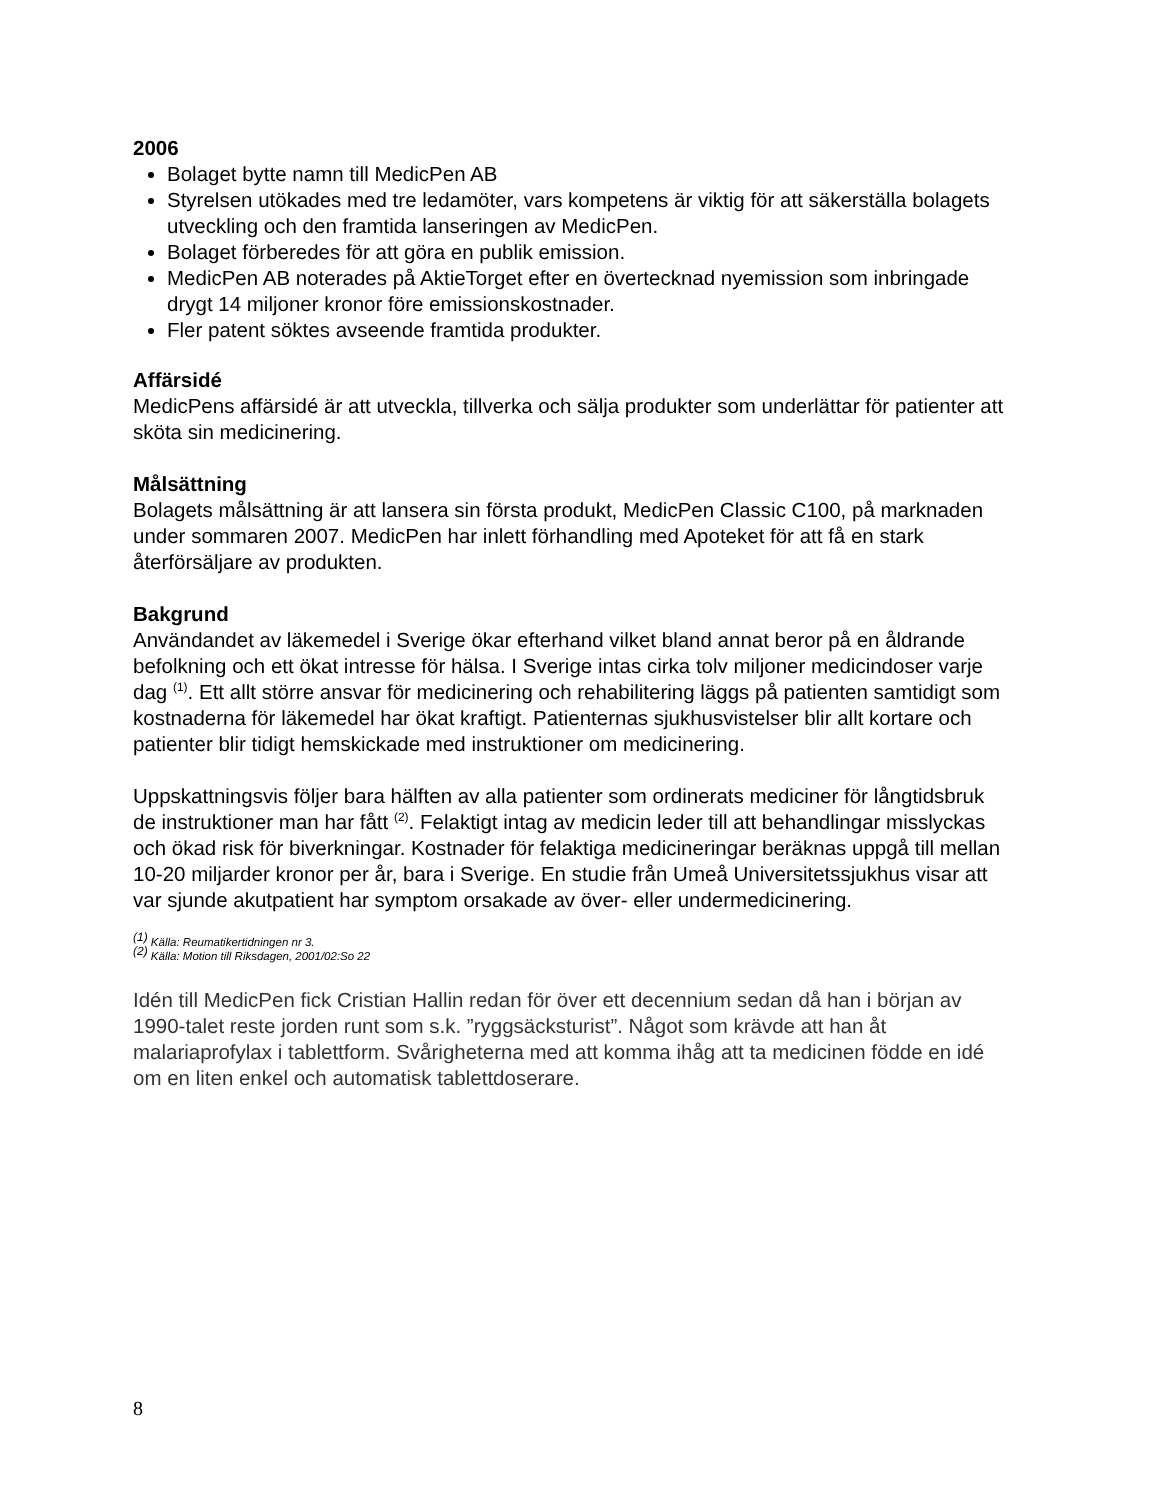2006
Bolaget bytte namn till MedicPen AB
Styrelsen utökades med tre ledamöter, vars kompetens är viktig för att säkerställa bolagets utveckling och den framtida lanseringen av MedicPen.
Bolaget förberedes för att göra en publik emission.
MedicPen AB noterades på AktieTorget efter en övertecknad nyemission som inbringade drygt 14 miljoner kronor före emissionskostnader.
Fler patent söktes avseende framtida produkter.
Affärsidé
MedicPens affärsidé är att utveckla, tillverka och sälja produkter som underlättar för patienter att sköta sin medicinering.
Målsättning
Bolagets målsättning är att lansera sin första produkt, MedicPen Classic C100, på marknaden under sommaren 2007. MedicPen har inlett förhandling med Apoteket för att få en stark återförsäljare av produkten.
Bakgrund
Användandet av läkemedel i Sverige ökar efterhand vilket bland annat beror på en åldrande befolkning och ett ökat intresse för hälsa. I Sverige intas cirka tolv miljoner medicindoser varje dag <sup>(1)</sup>. Ett allt större ansvar för medicinering och rehabilitering läggs på patienten samtidigt som kostnaderna för läkemedel har ökat kraftigt. Patienternas sjukhusvistelser blir allt kortare och patienter blir tidigt hemskickade med instruktioner om medicinering.
Uppskattningsvis följer bara hälften av alla patienter som ordinerats mediciner för långtidsbruk de instruktioner man har fått <sup>(2)</sup>. Felaktigt intag av medicin leder till att behandlingar misslyckas och ökad risk för biverkningar. Kostnader för felaktiga medicineringar beräknas uppgå till mellan 10-20 miljarder kronor per år, bara i Sverige. En studie från Umeå Universitetssjukhus visar att var sjunde akutpatient har symptom orsakade av över- eller undermedicinering.
<sup>(1)</sup> Källa: Reumatikertidningen nr 3.
<sup>(2)</sup> Källa: Motion till Riksdagen, 2001/02:So 22
Idén till MedicPen fick Cristian Hallin redan för över ett decennium sedan då han i början av 1990-talet reste jorden runt som s.k. ”ryggsäcksturist”. Något som krävde att han åt malariaprofylax i tablettform. Svårigheterna med att komma ihåg att ta medicinen födde en idé om en liten enkel och automatisk tablettdoserare.
8